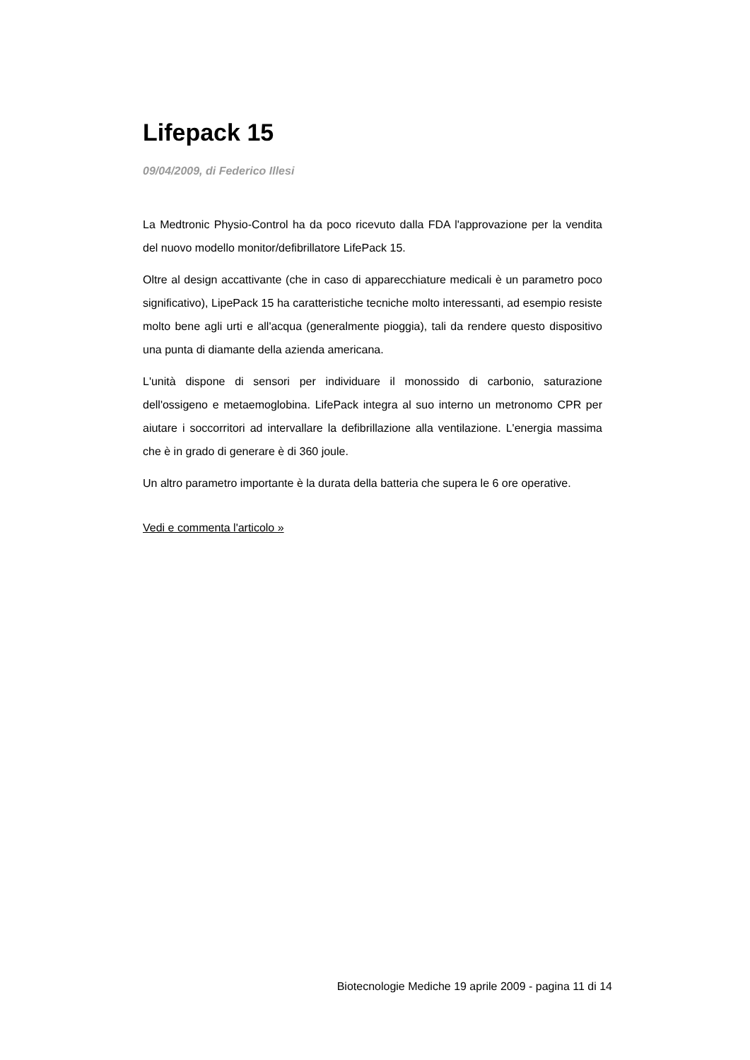Lifepack 15
09/04/2009, di Federico Illesi
La Medtronic Physio-Control ha da poco ricevuto dalla FDA l'approvazione per la vendita del nuovo modello monitor/defibrillatore LifePack 15.
Oltre al design accattivante (che in caso di apparecchiature medicali è un parametro poco significativo), LipePack 15 ha caratteristiche tecniche molto interessanti, ad esempio resiste molto bene agli urti e all'acqua (generalmente pioggia), tali da rendere questo dispositivo una punta di diamante della azienda americana.
L'unità dispone di sensori per individuare il monossido di carbonio, saturazione dell'ossigeno e metaemoglobina. LifePack integra al suo interno un metronomo CPR per aiutare i soccorritori ad intervallare la defibrillazione alla ventilazione. L'energia massima che è in grado di generare è di 360 joule.
Un altro parametro importante è la durata della batteria che supera le 6 ore operative.
Vedi e commenta l'articolo »
Biotecnologie Mediche 19 aprile 2009 - pagina 11 di 14